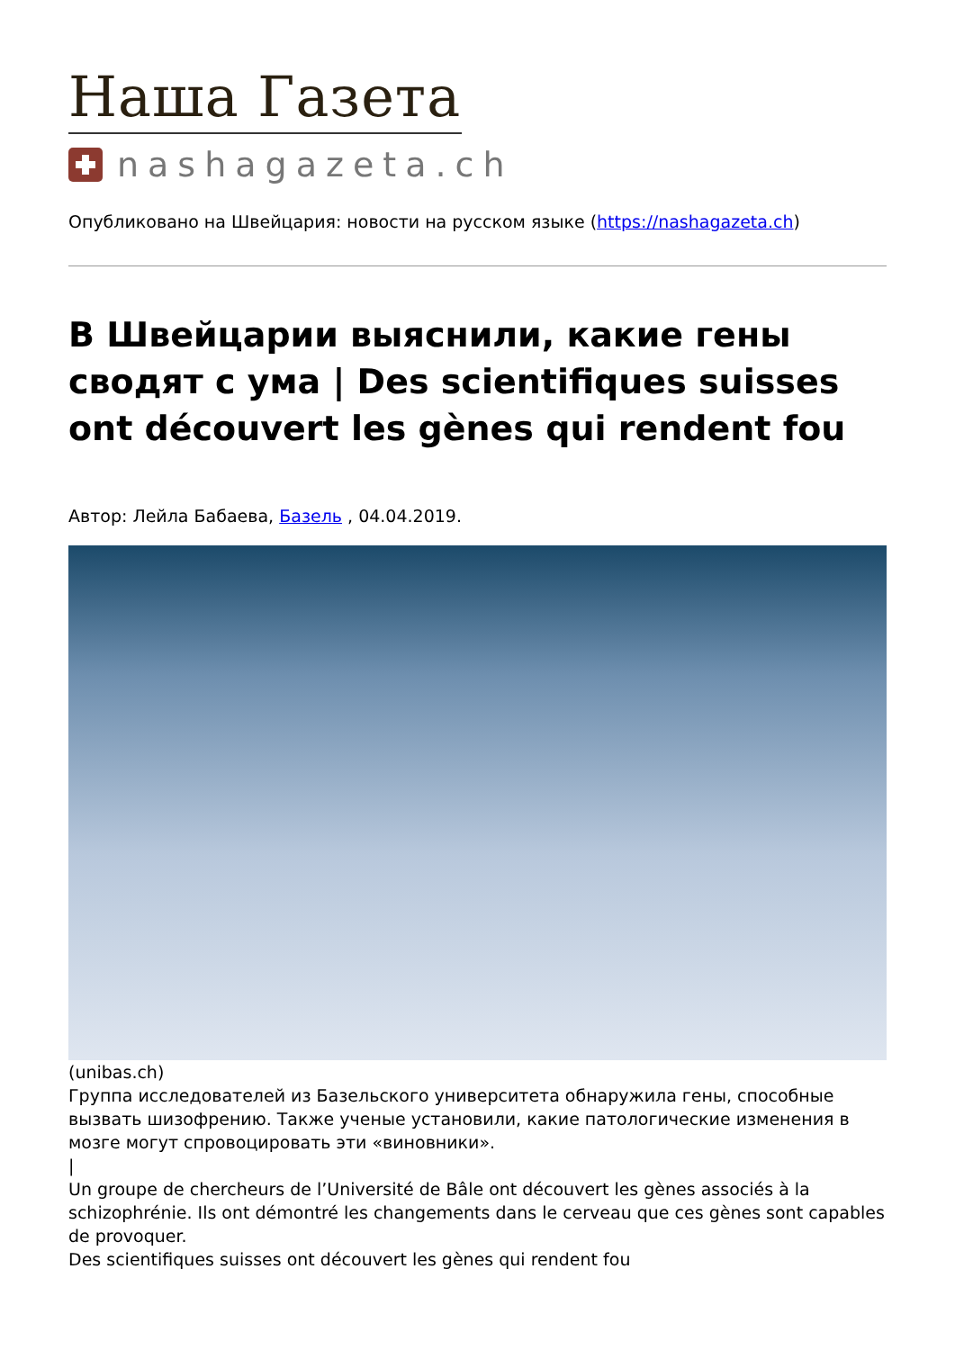Наша Газета
nashagazeta.ch
Опубликовано на Швейцария: новости на русском языке (https://nashagazeta.ch)
В Швейцарии выяснили, какие гены сводят с ума | Des scientifiques suisses ont découvert les gènes qui rendent fou
Автор: Лейла Бабаева, Базель , 04.04.2019.
(unibas.ch)
Группа исследователей из Базельского университета обнаружила гены, способные вызвать шизофрению. Также ученые установили, какие патологические изменения в мозге могут спровоцировать эти «виновники».
|
Un groupe de chercheurs de l’Université de Bâle ont découvert les gènes associés à la schizophrénie. Ils ont démontré les changements dans le cerveau que ces gènes sont capables de provoquer.
Des scientifiques suisses ont découvert les gènes qui rendent fou